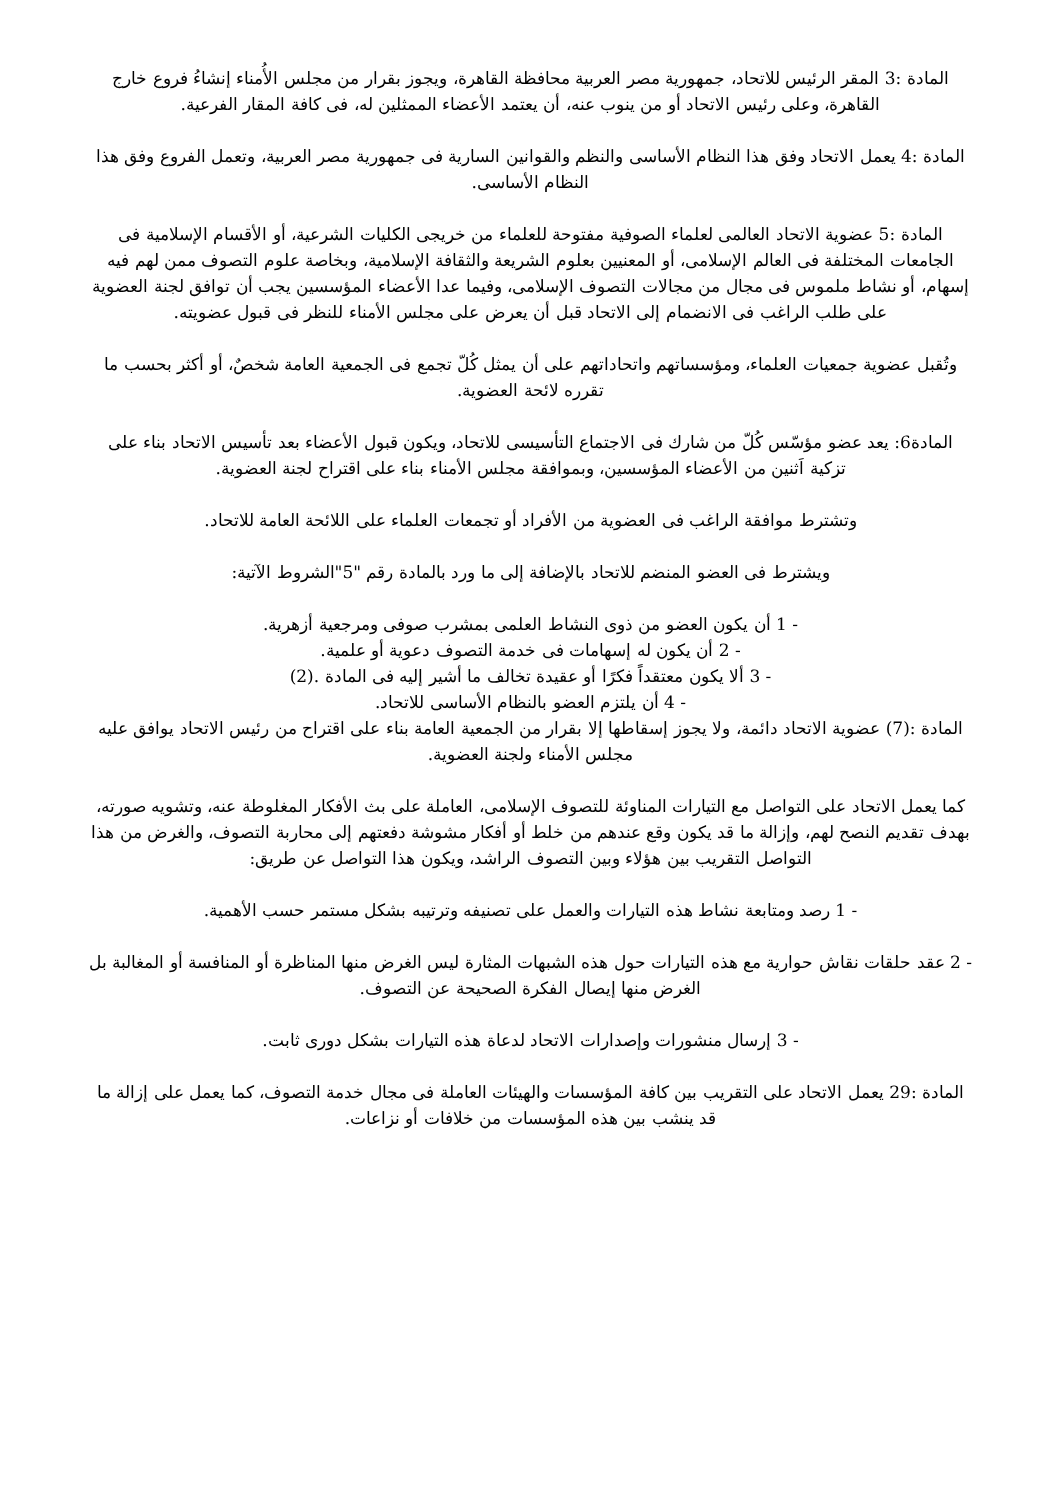المادة :3 المقر الرئيس للاتحاد، جمهورية مصر العربية محافظة القاهرة، ويجوز بقرار من مجلس الأُمناء إنشاءُ فروع خارج القاهرة، وعلى رئيس الاتحاد أو من ينوب عنه، أن يعتمد الأعضاء الممثلين له، فى كافة المقار الفرعية.
المادة :4 يعمل الاتحاد وفق هذا النظام الأساسى والنظم والقوانين السارية فى جمهورية مصر العربية، وتعمل الفروع وفق هذا النظام الأساسى.
المادة :5 عضوية الاتحاد العالمى لعلماء الصوفية مفتوحة للعلماء من خريجى الكليات الشرعية، أو الأقسام الإسلامية فى الجامعات المختلفة فى العالم الإسلامى، أو المعنيين بعلوم الشريعة والثقافة الإسلامية، وبخاصة علوم التصوف ممن لهم فيه إسهام، أو نشاط ملموس فى مجال من مجالات التصوف الإسلامى، وفيما عدا الأعضاء المؤسسين يجب أن توافق لجنة العضوية على طلب الراغب فى الانضمام إلى الاتحاد قبل أن يعرض على مجلس الأمناء للنظر فى قبول عضويته.
وتُقبل عضوية جمعيات العلماء، ومؤسساتهم واتحاداتهم على أن يمثل كُلّ تجمع فى الجمعية العامة شخصٌ، أو أكثر بحسب ما تقرره لائحة العضوية.
المادة6: يعد عضو مؤسّس كُلّ من شارك فى الاجتماع التأسيسى للاتحاد، ويكون قبول الأعضاء بعد تأسيس الاتحاد بناء على تزكية اَثنين من الأعضاء المؤسسين، وبموافقة مجلس الأمناء بناء على اقتراح لجنة العضوية.
وتشترط موافقة الراغب فى العضوية من الأفراد أو تجمعات العلماء على اللائحة العامة للاتحاد.
ويشترط فى العضو المنضم للاتحاد بالإضافة إلى ما ورد بالمادة رقم "5"الشروط الآتية:
- 1 أن يكون العضو من ذوى النشاط العلمى بمشرب صوفى ومرجعية أزهرية.
- 2 أن يكون له إسهامات فى خدمة التصوف دعوية أو علمية.
- 3 ألا يكون معتقداً فكرًا أو عقيدة تخالف ما أشير إليه فى المادة .(2)
- 4 أن يلتزم العضو بالنظام الأساسى للاتحاد.
المادة :(7) عضوية الاتحاد دائمة، ولا يجوز إسقاطها إلا بقرار من الجمعية العامة بناء على اقتراح من رئيس الاتحاد يوافق عليه مجلس الأمناء ولجنة العضوية.
كما يعمل الاتحاد على التواصل مع التيارات المناوئة للتصوف الإسلامى، العاملة على بث الأفكار المغلوطة عنه، وتشويه صورته، بهدف تقديم النصح لهم، وإزالة ما قد يكون وقع عندهم من خلط أو أفكار مشوشة دفعتهم إلى محاربة التصوف، والغرض من هذا التواصل التقريب بين هؤلاء وبين التصوف الراشد، ويكون هذا التواصل عن طريق:
- 1 رصد ومتابعة نشاط هذه التيارات والعمل على تصنيفه وترتيبه بشكل مستمر حسب الأهمية.
- 2 عقد حلقات نقاش حوارية مع هذه التيارات حول هذه الشبهات المثارة ليس الغرض منها المناظرة أو المنافسة أو المغالبة بل الغرض منها إيصال الفكرة الصحيحة عن التصوف.
- 3 إرسال منشورات وإصدارات الاتحاد لدعاة هذه التيارات بشكل دورى ثابت.
المادة :29 يعمل الاتحاد على التقريب بين كافة المؤسسات والهيئات العاملة فى مجال خدمة التصوف، كما يعمل على إزالة ما قد ينشب بين هذه المؤسسات من خلافات أو نزاعات.